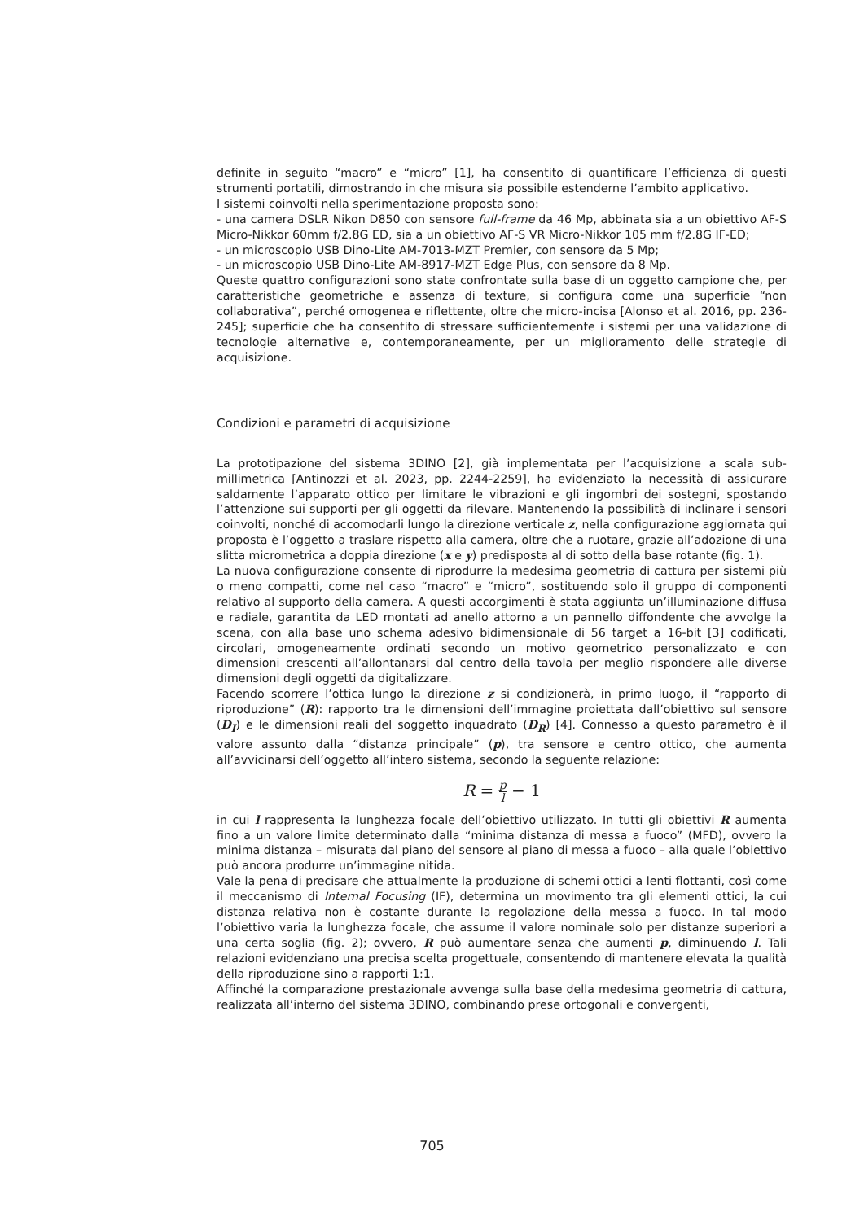definite in seguito “macro” e “micro” [1], ha consentito di quantificare l’efficienza di questi strumenti portatili, dimostrando in che misura sia possibile estenderne l’ambito applicativo.
I sistemi coinvolti nella sperimentazione proposta sono:
- una camera DSLR Nikon D850 con sensore full-frame da 46 Mp, abbinata sia a un obiettivo AF-S Micro-Nikkor 60mm f/2.8G ED, sia a un obiettivo AF-S VR Micro-Nikkor 105 mm f/2.8G IF-ED;
- un microscopio USB Dino-Lite AM-7013-MZT Premier, con sensore da 5 Mp;
- un microscopio USB Dino-Lite AM-8917-MZT Edge Plus, con sensore da 8 Mp.
Queste quattro configurazioni sono state confrontate sulla base di un oggetto campione che, per caratteristiche geometriche e assenza di texture, si configura come una superficie “non collaborativa”, perché omogenea e riflettente, oltre che micro-incisa [Alonso et al. 2016, pp. 236-245]; superficie che ha consentito di stressare sufficientemente i sistemi per una validazione di tecnologie alternative e, contemporaneamente, per un miglioramento delle strategie di acquisizione.
Condizioni e parametri di acquisizione
La prototipazione del sistema 3DINO [2], già implementata per l’acquisizione a scala sub-millimetrica [Antinozzi et al. 2023, pp. 2244-2259], ha evidenziato la necessità di assicurare saldamente l’apparato ottico per limitare le vibrazioni e gli ingombri dei sostegni, spostando l’attenzione sui supporti per gli oggetti da rilevare. Mantenendo la possibilità di inclinare i sensori coinvolti, nonché di accomodarli lungo la direzione verticale z, nella configurazione aggiornata qui proposta è l’oggetto a traslare rispetto alla camera, oltre che a ruotare, grazie all’adozione di una slitta micrometrica a doppia direzione (x e y) predisposta al di sotto della base rotante (fig. 1).
La nuova configurazione consente di riprodurre la medesima geometria di cattura per sistemi più o meno compatti, come nel caso “macro” e “micro”, sostituendo solo il gruppo di componenti relativo al supporto della camera. A questi accorgimenti è stata aggiunta un’illuminazione diffusa e radiale, garantita da LED montati ad anello attorno a un pannello diffondente che avvolge la scena, con alla base uno schema adesivo bidimensionale di 56 target a 16-bit [3] codificati, circolari, omogeneamente ordinati secondo un motivo geometrico personalizzato e con dimensioni crescenti all’allontanarsi dal centro della tavola per meglio rispondere alle diverse dimensioni degli oggetti da digitalizzare.
Facendo scorrere l’ottica lungo la direzione z si condizionerà, in primo luogo, il “rapporto di riproduzione” (R): rapporto tra le dimensioni dell’immagine proiettata dall’obiettivo sul sensore (D<sub>I</sub>) e le dimensioni reali del soggetto inquadrato (D<sub>R</sub>) [4]. Connesso a questo parametro è il valore assunto dalla “distanza principale” (p), tra sensore e centro ottico, che aumenta all’avvicinarsi dell’oggetto all’intero sistema, secondo la seguente relazione:
R = p l − 1
in cui l rappresenta la lunghezza focale dell’obiettivo utilizzato. In tutti gli obiettivi R aumenta fino a un valore limite determinato dalla “minima distanza di messa a fuoco” (MFD), ovvero la minima distanza – misurata dal piano del sensore al piano di messa a fuoco – alla quale l’obiettivo può ancora produrre un’immagine nitida.
Vale la pena di precisare che attualmente la produzione di schemi ottici a lenti flottanti, così come il meccanismo di Internal Focusing (IF), determina un movimento tra gli elementi ottici, la cui distanza relativa non è costante durante la regolazione della messa a fuoco. In tal modo l’obiettivo varia la lunghezza focale, che assume il valore nominale solo per distanze superiori a una certa soglia (fig. 2); ovvero, R può aumentare senza che aumenti p, diminuendo l. Tali relazioni evidenziano una precisa scelta progettuale, consentendo di mantenere elevata la qualità della riproduzione sino a rapporti 1:1.
Affinché la comparazione prestazionale avvenga sulla base della medesima geometria di cattura, realizzata all’interno del sistema 3DINO, combinando prese ortogonali e convergenti,
705